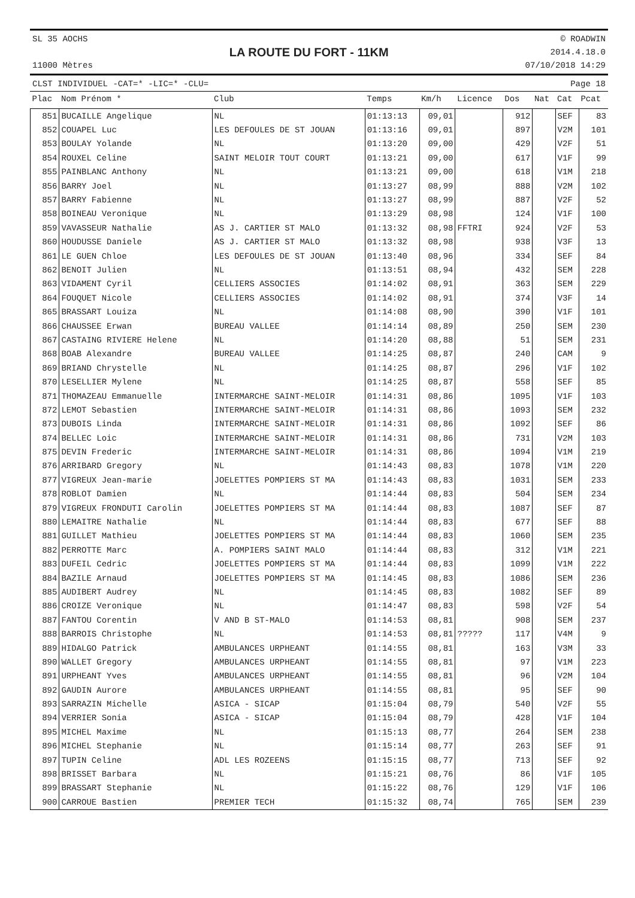SL 35 AOCHS
11000 Mètres
LA ROUTE DU FORT - 11KM
© ROADWIN
2014.4.18.0
07/10/2018 14:29
CLST INDIVIDUEL -CAT=* -LIC=* -CLU= Page 18
| Plac | Nom Prénom * | Club | Temps | Km/h | Licence | Dos | Nat | Cat | Pcat |
| --- | --- | --- | --- | --- | --- | --- | --- | --- | --- |
| 851 | BUCAILLE Angelique | NL | 01:13:13 | 09,01 | | 912 | | SEF | 83 |
| 852 | COUAPEL Luc | LES DEFOULES DE ST JOUAN | 01:13:16 | 09,01 | | 897 | | V2M | 101 |
| 853 | BOULAY Yolande | NL | 01:13:20 | 09,00 | | 429 | | V2F | 51 |
| 854 | ROUXEL Celine | SAINT MELOIR TOUT COURT | 01:13:21 | 09,00 | | 617 | | V1F | 99 |
| 855 | PAINBLANC Anthony | NL | 01:13:21 | 09,00 | | 618 | | V1M | 218 |
| 856 | BARRY Joel | NL | 01:13:27 | 08,99 | | 888 | | V2M | 102 |
| 857 | BARRY Fabienne | NL | 01:13:27 | 08,99 | | 887 | | V2F | 52 |
| 858 | BOINEAU Veronique | NL | 01:13:29 | 08,98 | | 124 | | V1F | 100 |
| 859 | VAVASSEUR Nathalie | AS J. CARTIER ST MALO | 01:13:32 | 08,98 | FFTRI | 924 | | V2F | 53 |
| 860 | HOUDUSSE Daniele | AS J. CARTIER ST MALO | 01:13:32 | 08,98 | | 938 | | V3F | 13 |
| 861 | LE GUEN Chloe | LES DEFOULES DE ST JOUAN | 01:13:40 | 08,96 | | 334 | | SEF | 84 |
| 862 | BENOIT Julien | NL | 01:13:51 | 08,94 | | 432 | | SEM | 228 |
| 863 | VIDAMENT Cyril | CELLIERS ASSOCIES | 01:14:02 | 08,91 | | 363 | | SEM | 229 |
| 864 | FOUQUET Nicole | CELLIERS ASSOCIES | 01:14:02 | 08,91 | | 374 | | V3F | 14 |
| 865 | BRASSART Louiza | NL | 01:14:08 | 08,90 | | 390 | | V1F | 101 |
| 866 | CHAUSSEE Erwan | BUREAU VALLEE | 01:14:14 | 08,89 | | 250 | | SEM | 230 |
| 867 | CASTAING RIVIERE Helene | NL | 01:14:20 | 08,88 | | 51 | | SEM | 231 |
| 868 | BOAB Alexandre | BUREAU VALLEE | 01:14:25 | 08,87 | | 240 | | CAM | 9 |
| 869 | BRIAND Chrystelle | NL | 01:14:25 | 08,87 | | 296 | | V1F | 102 |
| 870 | LESELLIER Mylene | NL | 01:14:25 | 08,87 | | 558 | | SEF | 85 |
| 871 | THOMAZEAU Emmanuelle | INTERMARCHE SAINT-MELOIR | 01:14:31 | 08,86 | | 1095 | | V1F | 103 |
| 872 | LEMOT Sebastien | INTERMARCHE SAINT-MELOIR | 01:14:31 | 08,86 | | 1093 | | SEM | 232 |
| 873 | DUBOIS Linda | INTERMARCHE SAINT-MELOIR | 01:14:31 | 08,86 | | 1092 | | SEF | 86 |
| 874 | BELLEC Loic | INTERMARCHE SAINT-MELOIR | 01:14:31 | 08,86 | | 731 | | V2M | 103 |
| 875 | DEVIN Frederic | INTERMARCHE SAINT-MELOIR | 01:14:31 | 08,86 | | 1094 | | V1M | 219 |
| 876 | ARRIBARD Gregory | NL | 01:14:43 | 08,83 | | 1078 | | V1M | 220 |
| 877 | VIGREUX Jean-marie | JOELETTES POMPIERS ST MA | 01:14:43 | 08,83 | | 1031 | | SEM | 233 |
| 878 | ROBLOT Damien | NL | 01:14:44 | 08,83 | | 504 | | SEM | 234 |
| 879 | VIGREUX FRONDUTI Carolin | JOELETTES POMPIERS ST MA | 01:14:44 | 08,83 | | 1087 | | SEF | 87 |
| 880 | LEMAITRE Nathalie | NL | 01:14:44 | 08,83 | | 677 | | SEF | 88 |
| 881 | GUILLET Mathieu | JOELETTES POMPIERS ST MA | 01:14:44 | 08,83 | | 1060 | | SEM | 235 |
| 882 | PERROTTE Marc | A. POMPIERS SAINT MALO | 01:14:44 | 08,83 | | 312 | | V1M | 221 |
| 883 | DUFEIL Cedric | JOELETTES POMPIERS ST MA | 01:14:44 | 08,83 | | 1099 | | V1M | 222 |
| 884 | BAZILE Arnaud | JOELETTES POMPIERS ST MA | 01:14:45 | 08,83 | | 1086 | | SEM | 236 |
| 885 | AUDIBERT Audrey | NL | 01:14:45 | 08,83 | | 1082 | | SEF | 89 |
| 886 | CROIZE Veronique | NL | 01:14:47 | 08,83 | | 598 | | V2F | 54 |
| 887 | FANTOU Corentin | V AND B ST-MALO | 01:14:53 | 08,81 | | 908 | | SEM | 237 |
| 888 | BARROIS Christophe | NL | 01:14:53 | 08,81 | ????? | 117 | | V4M | 9 |
| 889 | HIDALGO Patrick | AMBULANCES URPHEANT | 01:14:55 | 08,81 | | 163 | | V3M | 33 |
| 890 | WALLET Gregory | AMBULANCES URPHEANT | 01:14:55 | 08,81 | | 97 | | V1M | 223 |
| 891 | URPHEANT Yves | AMBULANCES URPHEANT | 01:14:55 | 08,81 | | 96 | | V2M | 104 |
| 892 | GAUDIN Aurore | AMBULANCES URPHEANT | 01:14:55 | 08,81 | | 95 | | SEF | 90 |
| 893 | SARRAZIN Michelle | ASICA - SICAP | 01:15:04 | 08,79 | | 540 | | V2F | 55 |
| 894 | VERRIER Sonia | ASICA - SICAP | 01:15:04 | 08,79 | | 428 | | V1F | 104 |
| 895 | MICHEL Maxime | NL | 01:15:13 | 08,77 | | 264 | | SEM | 238 |
| 896 | MICHEL Stephanie | NL | 01:15:14 | 08,77 | | 263 | | SEF | 91 |
| 897 | TUPIN Celine | ADL LES ROZEENS | 01:15:15 | 08,77 | | 713 | | SEF | 92 |
| 898 | BRISSET Barbara | NL | 01:15:21 | 08,76 | | 86 | | V1F | 105 |
| 899 | BRASSART Stephanie | NL | 01:15:22 | 08,76 | | 129 | | V1F | 106 |
| 900 | CARROUE Bastien | PREMIER TECH | 01:15:32 | 08,74 | | 765 | | SEM | 239 |